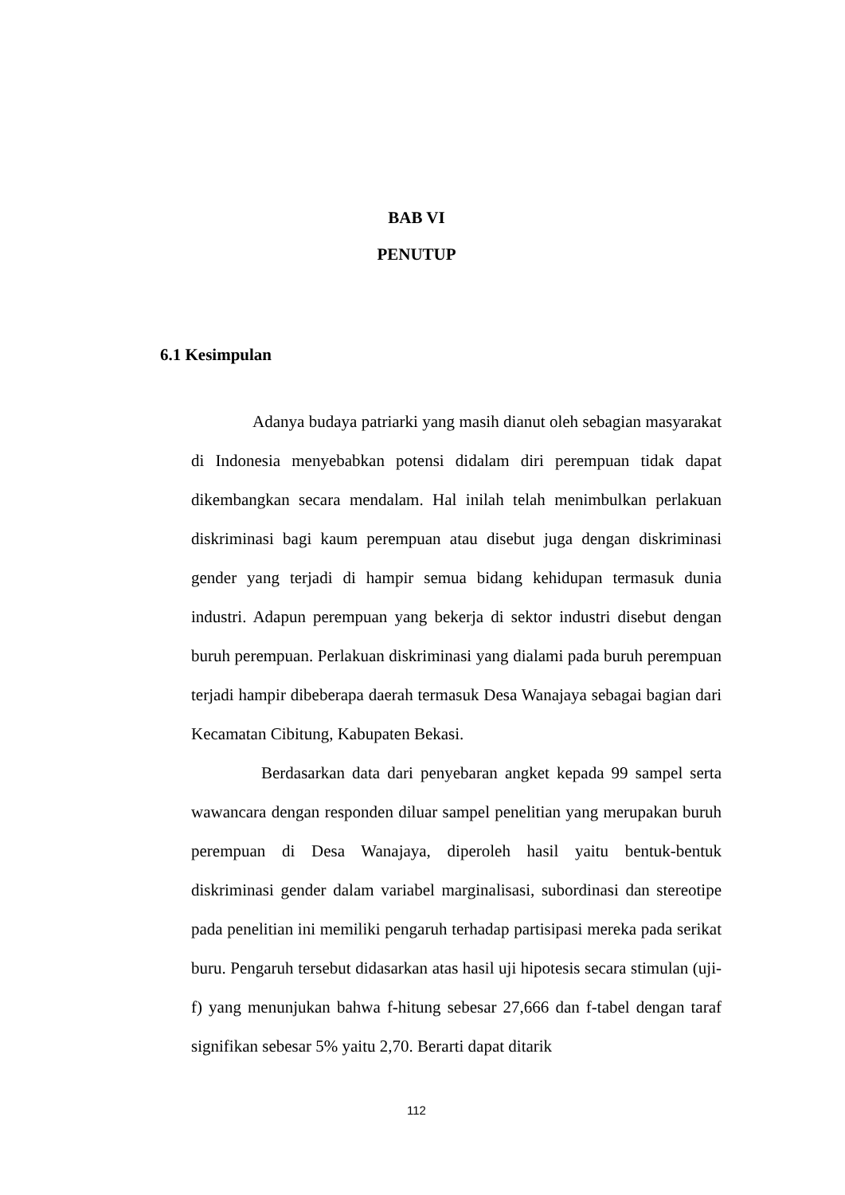BAB VI
PENUTUP
6.1 Kesimpulan
Adanya budaya patriarki yang masih dianut oleh sebagian masyarakat di Indonesia menyebabkan potensi didalam diri perempuan tidak dapat dikembangkan secara mendalam. Hal inilah telah menimbulkan perlakuan diskriminasi bagi kaum perempuan atau disebut juga dengan diskriminasi gender yang terjadi di hampir semua bidang kehidupan termasuk dunia industri. Adapun perempuan yang bekerja di sektor industri disebut dengan buruh perempuan. Perlakuan diskriminasi yang dialami pada buruh perempuan terjadi hampir dibeberapa daerah termasuk Desa Wanajaya sebagai bagian dari Kecamatan Cibitung, Kabupaten Bekasi.
Berdasarkan data dari penyebaran angket kepada 99 sampel serta wawancara dengan responden diluar sampel penelitian yang merupakan buruh perempuan di Desa Wanajaya, diperoleh hasil yaitu bentuk-bentuk diskriminasi gender dalam variabel marginalisasi, subordinasi dan stereotipe pada penelitian ini memiliki pengaruh terhadap partisipasi mereka pada serikat buru. Pengaruh tersebut didasarkan atas hasil uji hipotesis secara stimulan (uji-f) yang menunjukan bahwa f-hitung sebesar 27,666 dan f-tabel dengan taraf signifikan sebesar 5% yaitu 2,70. Berarti dapat ditarik
112